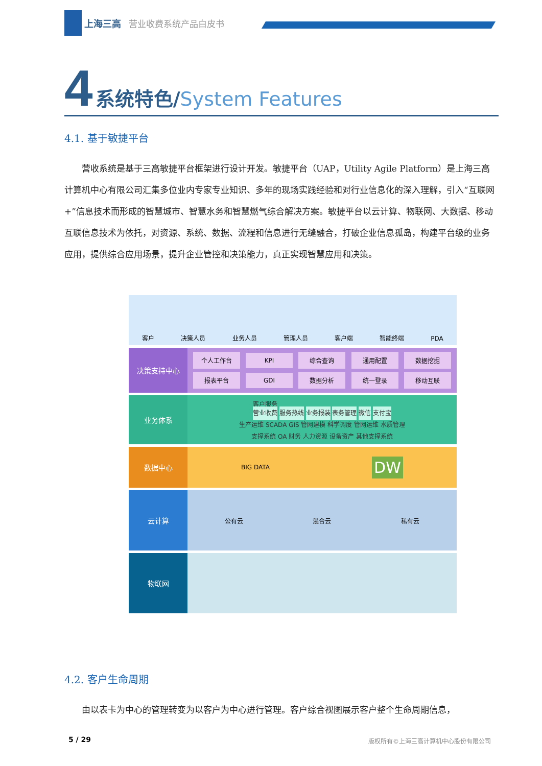上海三高 营业收费系统产品白皮书
4 系统特色/System Features
4.1. 基于敏捷平台
营收系统是基于三高敏捷平台框架进行设计开发。敏捷平台（UAP，Utility Agile Platform）是上海三高计算机中心有限公司汇集多位业内专家专业知识、多年的现场实践经验和对行业信息化的深入理解，引入“互联网+”信息技术而形成的智慧城市、智慧水务和智慧燃气综合解决方案。敏捷平台以云计算、物联网、大数据、移动互联信息技术为依托，对资源、系统、数据、流程和信息进行无缝融合，打破企业信息孤岛，构建平台级的业务应用，提供综合应用场景，提升企业管控和决策能力，真正实现智慧应用和决策。
客户 决策人员 业务人员 管理人员 客户端 智能终端 PDA
决策支持中心
个人工作台
KPI
综合查询
通用配置
数据挖掘
报表平台
GDI
数据分析
统一登录
移动互联
业务体系
客户服务
营业收费 服务热线 业务报装 表务管理 微信 支付宝
生产运维 SCADA GIS 管网建模 科学调度 管网运维 水质管理
支撑系统 OA 财务 人力资源 设备资产 其他支撑系统
数据中心
BIG DATA DW
云计算
公有云 混合云 私有云
物联网
4.2. 客户生命周期
由以表卡为中心的管理转变为以客户为中心进行管理。客户综合视图展示客户整个生命周期信息，
5 / 29
版权所有©上海三高计算机中心股份有限公司